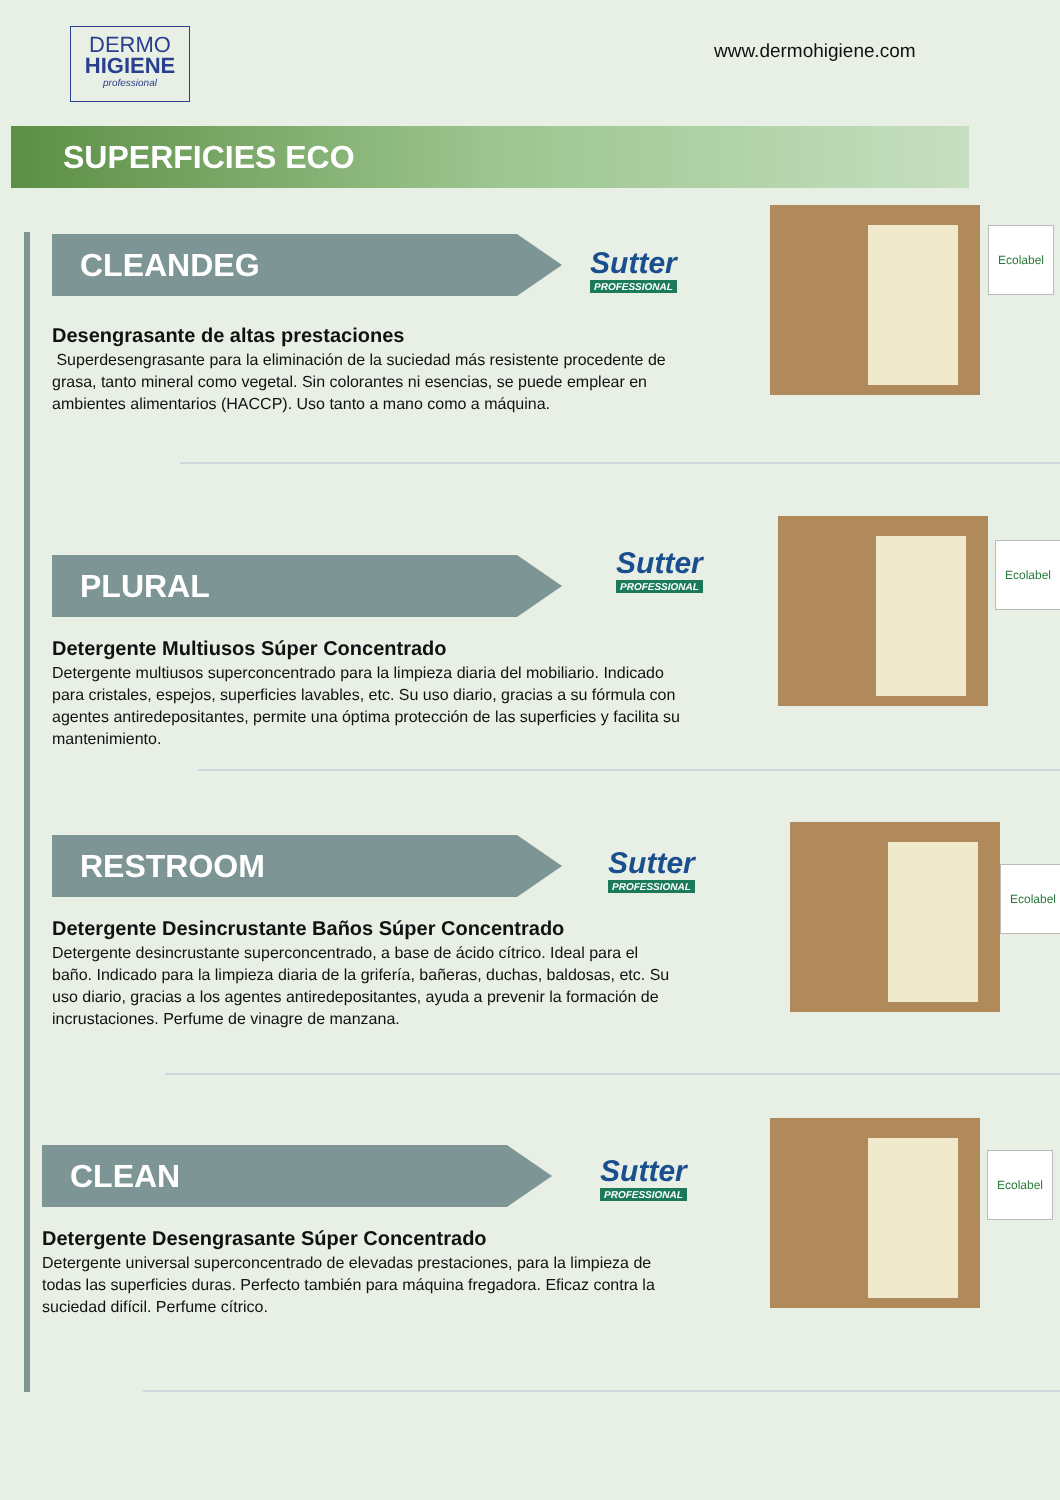DERMO
HIGIENE
professional
www.dermohigiene.com
SUPERFICIES ECO
CLEANDEG
Desengrasante de altas prestaciones
Superdesengrasante para la eliminación de la suciedad más resistente procedente de grasa, tanto mineral como vegetal. Sin colorantes ni esencias, se puede emplear en ambientes alimentarios (HACCP). Uso tanto a mano como a máquina.
Sutter
PROFESSIONAL
Ecolabel
PLURAL
Detergente Multiusos Súper Concentrado
Detergente multiusos superconcentrado para la limpieza diaria del mobiliario. Indicado para cristales, espejos, superficies lavables, etc. Su uso diario, gracias a su fórmula con agentes antiredepositantes, permite una óptima protección de las superficies y facilita su mantenimiento.
Sutter
PROFESSIONAL
Ecolabel
RESTROOM
Detergente Desincrustante Baños Súper Concentrado
Detergente desincrustante superconcentrado, a base de ácido cítrico. Ideal para el baño. Indicado para la limpieza diaria de la grifería, bañeras, duchas, baldosas, etc. Su uso diario, gracias a los agentes antiredepositantes, ayuda a prevenir la formación de incrustaciones. Perfume de vinagre de manzana.
Sutter
PROFESSIONAL
Ecolabel
CLEAN
Detergente Desengrasante Súper Concentrado
Detergente universal superconcentrado de elevadas prestaciones, para la limpieza de todas las superficies duras. Perfecto también para máquina fregadora. Eficaz contra la suciedad difícil. Perfume cítrico.
Sutter
PROFESSIONAL
Ecolabel